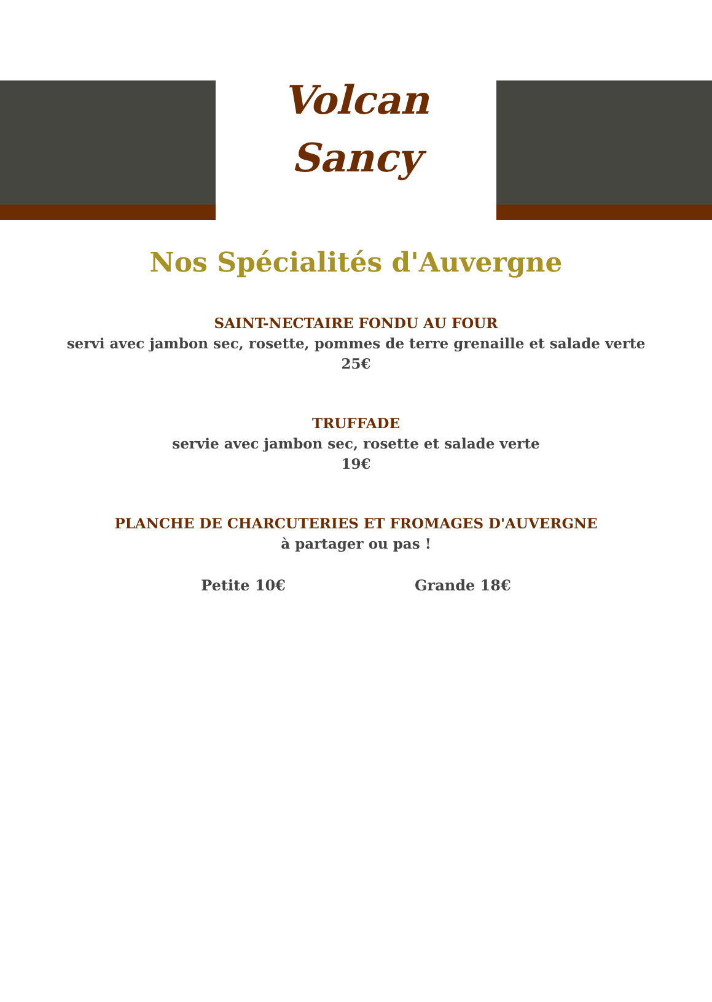Volcan
Sancy
Nos Spécialités d'Auvergne
SAINT-NECTAIRE FONDU AU FOUR
servi avec jambon sec, rosette, pommes de terre grenaille et salade verte
25€
TRUFFADE
servie avec jambon sec, rosette et salade verte
19€
PLANCHE DE CHARCUTERIES ET FROMAGES D'AUVERGNE
à partager ou pas !
Petite 10€ Grande 18€